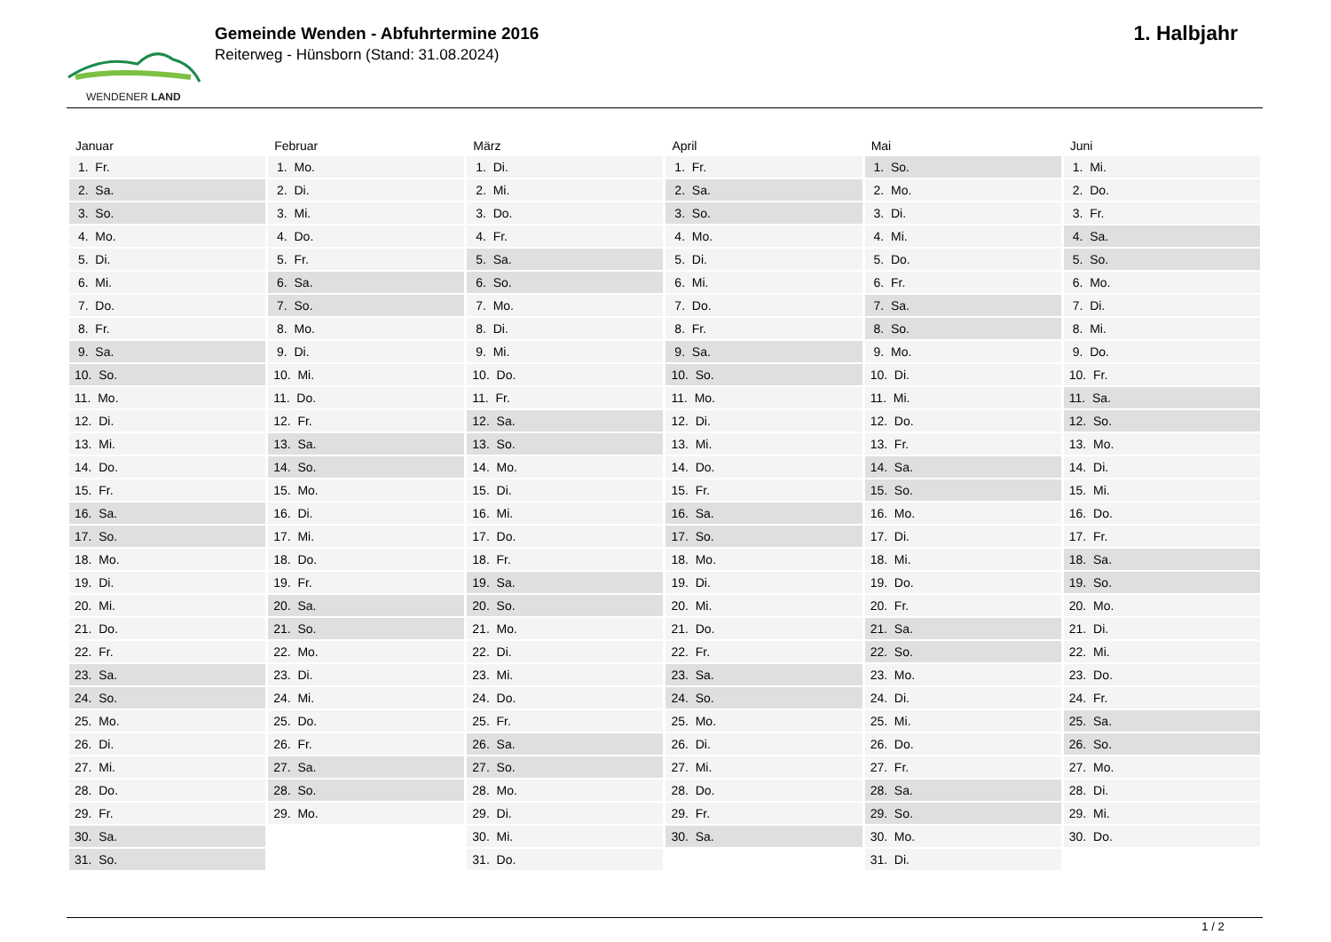WENDENER LAND
Gemeinde Wenden - Abfuhrtermine 2016
Reiterweg - Hünsborn (Stand: 31.08.2024)
1. Halbjahr
| Januar | Februar | März | April | Mai | Juni |
| --- | --- | --- | --- | --- | --- |
| 1. Fr. | 1. Mo. | 1. Di. | 1. Fr. | 1. So. | 1. Mi. |
| 2. Sa. | 2. Di. | 2. Mi. | 2. Sa. | 2. Mo. | 2. Do. |
| 3. So. | 3. Mi. | 3. Do. | 3. So. | 3. Di. | 3. Fr. |
| 4. Mo. | 4. Do. | 4. Fr. | 4. Mo. | 4. Mi. | 4. Sa. |
| 5. Di. | 5. Fr. | 5. Sa. | 5. Di. | 5. Do. | 5. So. |
| 6. Mi. | 6. Sa. | 6. So. | 6. Mi. | 6. Fr. | 6. Mo. |
| 7. Do. | 7. So. | 7. Mo. | 7. Do. | 7. Sa. | 7. Di. |
| 8. Fr. | 8. Mo. | 8. Di. | 8. Fr. | 8. So. | 8. Mi. |
| 9. Sa. | 9. Di. | 9. Mi. | 9. Sa. | 9. Mo. | 9. Do. |
| 10. So. | 10. Mi. | 10. Do. | 10. So. | 10. Di. | 10. Fr. |
| 11. Mo. | 11. Do. | 11. Fr. | 11. Mo. | 11. Mi. | 11. Sa. |
| 12. Di. | 12. Fr. | 12. Sa. | 12. Di. | 12. Do. | 12. So. |
| 13. Mi. | 13. Sa. | 13. So. | 13. Mi. | 13. Fr. | 13. Mo. |
| 14. Do. | 14. So. | 14. Mo. | 14. Do. | 14. Sa. | 14. Di. |
| 15. Fr. | 15. Mo. | 15. Di. | 15. Fr. | 15. So. | 15. Mi. |
| 16. Sa. | 16. Di. | 16. Mi. | 16. Sa. | 16. Mo. | 16. Do. |
| 17. So. | 17. Mi. | 17. Do. | 17. So. | 17. Di. | 17. Fr. |
| 18. Mo. | 18. Do. | 18. Fr. | 18. Mo. | 18. Mi. | 18. Sa. |
| 19. Di. | 19. Fr. | 19. Sa. | 19. Di. | 19. Do. | 19. So. |
| 20. Mi. | 20. Sa. | 20. So. | 20. Mi. | 20. Fr. | 20. Mo. |
| 21. Do. | 21. So. | 21. Mo. | 21. Do. | 21. Sa. | 21. Di. |
| 22. Fr. | 22. Mo. | 22. Di. | 22. Fr. | 22. So. | 22. Mi. |
| 23. Sa. | 23. Di. | 23. Mi. | 23. Sa. | 23. Mo. | 23. Do. |
| 24. So. | 24. Mi. | 24. Do. | 24. So. | 24. Di. | 24. Fr. |
| 25. Mo. | 25. Do. | 25. Fr. | 25. Mo. | 25. Mi. | 25. Sa. |
| 26. Di. | 26. Fr. | 26. Sa. | 26. Di. | 26. Do. | 26. So. |
| 27. Mi. | 27. Sa. | 27. So. | 27. Mi. | 27. Fr. | 27. Mo. |
| 28. Do. | 28. So. | 28. Mo. | 28. Do. | 28. Sa. | 28. Di. |
| 29. Fr. | 29. Mo. | 29. Di. | 29. Fr. | 29. So. | 29. Mi. |
| 30. Sa. | | 30. Mi. | 30. Sa. | 30. Mo. | 30. Do. |
| 31. So. | | 31. Do. | | 31. Di. | |
1 / 2